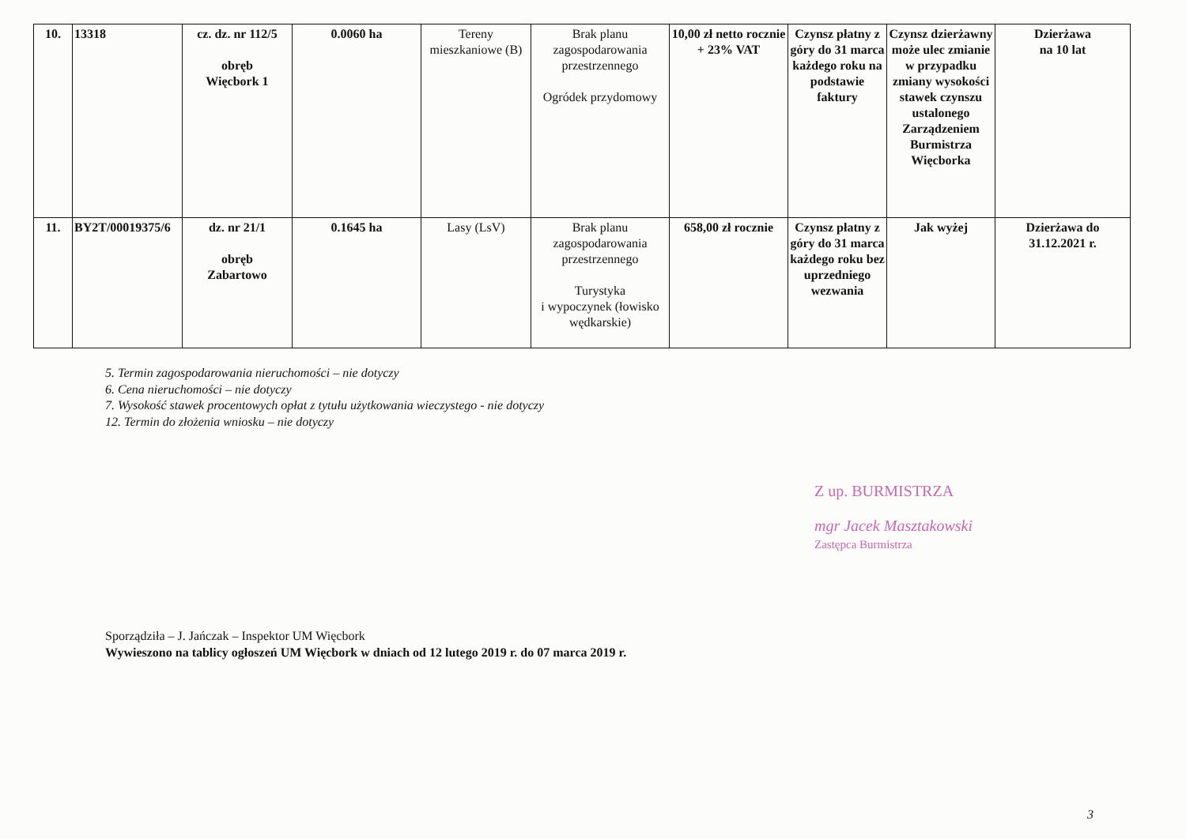| 10. | 13318 | cz. dz. nr 112/5 obręb Więcbork 1 | 0.0060 ha | Tereny mieszkaniowe (B) | Brak planu zagospodarowania przestrzennego Ogródek przydomowy | 10,00 zł netto rocznie + 23% VAT | Czynsz płatny z góry do 31 marca każdego roku na podstawie faktury | Czynsz dzierżawny może ulec zmianie w przypadku zmiany wysokości stawek czynszu ustalonego Zarządzeniem Burmistrza Więcborka | Dzierżawa na 10 lat |
| 11. | BY2T/00019375/6 | dz. nr 21/1 obręb Zabartowo | 0.1645 ha | Lasy (LsV) | Brak planu zagospodarowania przestrzennego Turystyka i wypoczynek (łowisko wędkarskie) | 658,00 zł rocznie | Czynsz płatny z góry do 31 marca każdego roku bez uprzedniego wezwania | Jak wyżej | Dzierżawa do 31.12.2021 r. |
5. Termin zagospodarowania nieruchomości – nie dotyczy
6. Cena nieruchomości – nie dotyczy
7. Wysokość stawek procentowych opłat z tytułu użytkowania wieczystego - nie dotyczy
12. Termin do złożenia wniosku – nie dotyczy
Z up. BURMISTRZA
mgr Jacek Masztakowski
Zastępca Burmistrza
Sporządziła – J. Jańczak – Inspektor UM Więcbork
Wywieszono na tablicy ogłoszeń UM Więcbork w dniach od 12 lutego 2019 r. do 07 marca 2019 r.
3